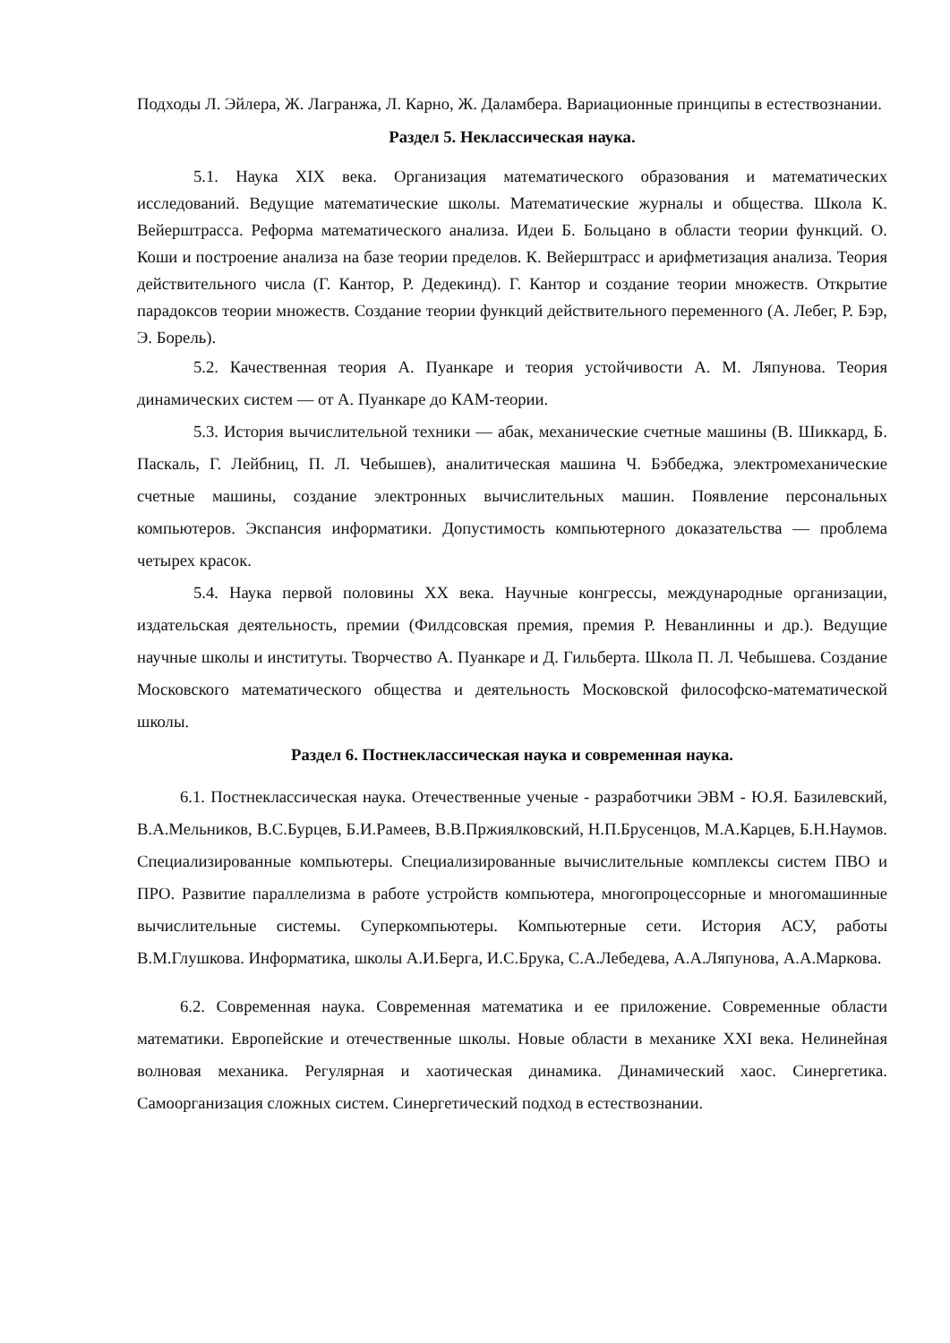Подходы Л. Эйлера, Ж. Лагранжа, Л. Карно, Ж. Даламбера. Вариационные принципы в естествознании.
Раздел 5. Неклассическая наука.
5.1. Наука XIX века. Организация математического образования и математических исследований. Ведущие математические школы. Математические журналы и общества. Школа К. Вейерштрасса. Реформа математического анализа. Идеи Б. Больцано в области теории функций. О. Коши и построение анализа на базе теории пределов. К. Вейерштрасс и арифметизация анализа. Теория действительного числа (Г. Кантор, Р. Дедекинд). Г. Кантор и создание теории множеств. Открытие парадоксов теории множеств. Создание теории функций действительного переменного (А. Лебег, Р. Бэр, Э. Борель).
5.2. Качественная теория А. Пуанкаре и теория устойчивости А. М. Ляпунова. Теория динамических систем — от А. Пуанкаре до КАМ-теории.
5.3. История вычислительной техники — абак, механические счетные машины (В. Шиккард, Б. Паскаль, Г. Лейбниц, П. Л. Чебышев), аналитическая машина Ч. Бэббеджа, электромеханические счетные машины, создание электронных вычислительных машин. Появление персональных компьютеров. Экспансия информатики. Допустимость компьютерного доказательства — проблема четырех красок.
5.4. Наука первой половины XX века. Научные конгрессы, международные организации, издательская деятельность, премии (Филдсовская премия, премия Р. Неванлинны и др.). Ведущие научные школы и институты. Творчество А. Пуанкаре и Д. Гильберта. Школа П. Л. Чебышева. Создание Московского математического общества и деятельность Московской философско-математической школы.
Раздел 6. Постнеклассическая наука и современная наука.
6.1. Постнеклассическая наука. Отечественные ученые - разработчики ЭВМ - Ю.Я. Базилевский, В.А.Мельников, В.С.Бурцев, Б.И.Рамеев, В.В.Пржиялковский, Н.П.Брусенцов, М.А.Карцев, Б.Н.Наумов. Специализированные компьютеры. Специализированные вычислительные комплексы систем ПВО и ПРО. Развитие параллелизма в работе устройств компьютера, многопроцессорные и многомашинные вычислительные системы. Суперкомпьютеры. Компьютерные сети. История АСУ, работы В.М.Глушкова. Информатика, школы А.И.Берга, И.С.Брука, С.А.Лебедева, А.А.Ляпунова, А.А.Маркова.
6.2. Современная наука. Современная математика и ее приложение. Современные области математики. Европейские и отечественные школы. Новые области в механике XXI века. Нелинейная волновая механика. Регулярная и хаотическая динамика. Динамический хаос. Синергетика. Самоорганизация сложных систем. Синергетический подход в естествознании.